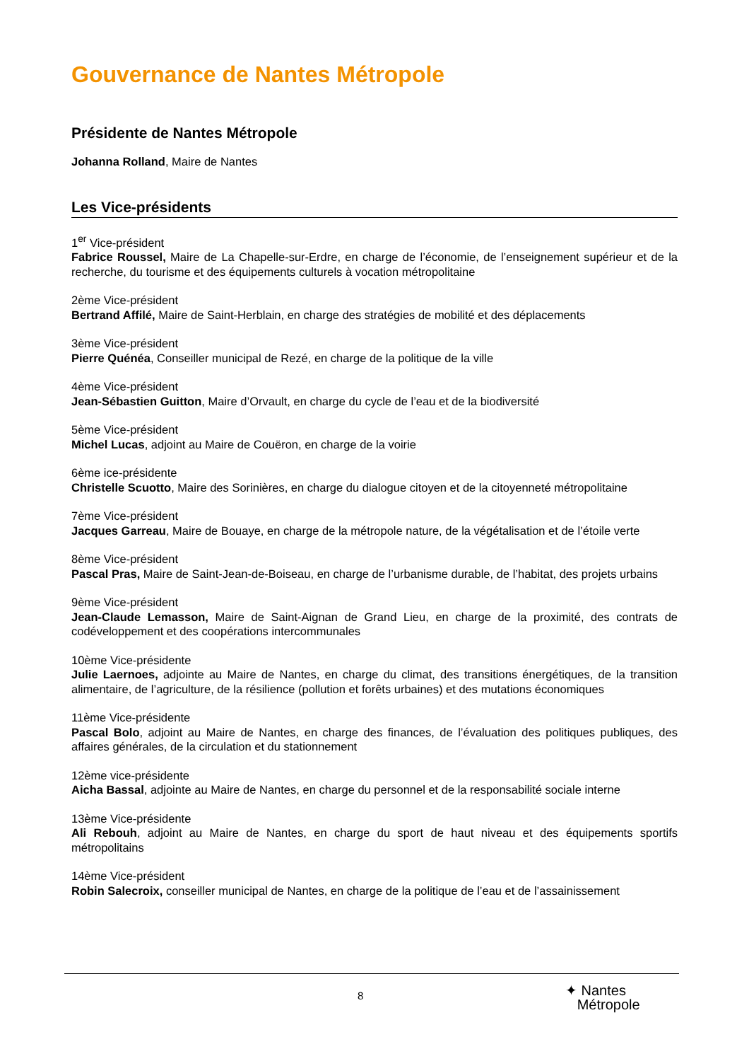Gouvernance de Nantes Métropole
Présidente de Nantes Métropole
Johanna Rolland, Maire de Nantes
Les Vice-présidents
1<sup>er</sup> Vice-président
Fabrice Roussel, Maire de La Chapelle-sur-Erdre, en charge de l’économie, de l’enseignement supérieur et de la recherche, du tourisme et des équipements culturels à vocation métropolitaine
2ème Vice-président
Bertrand Affilé, Maire de Saint-Herblain, en charge des stratégies de mobilité et des déplacements
3ème Vice-président
Pierre Quénéa, Conseiller municipal de Rezé, en charge de la politique de la ville
4ème Vice-président
Jean-Sébastien Guitton, Maire d’Orvault, en charge du cycle de l’eau et de la biodiversité
5ème Vice-président
Michel Lucas, adjoint au Maire de Couëron, en charge de la voirie
6ème ice-présidente
Christelle Scuotto, Maire des Sorinières, en charge du dialogue citoyen et de la citoyenneté métropolitaine
7ème Vice-président
Jacques Garreau, Maire de Bouaye, en charge de la métropole nature, de la végétalisation et de l’étoile verte
8ème Vice-président
Pascal Pras, Maire de Saint-Jean-de-Boiseau, en charge de l’urbanisme durable, de l’habitat, des projets urbains
9ème Vice-président
Jean-Claude Lemasson, Maire de Saint-Aignan de Grand Lieu, en charge de la proximité, des contrats de codéveloppement et des coopérations intercommunales
10ème Vice-présidente
Julie Laernoes, adjointe au Maire de Nantes, en charge du climat, des transitions énergétiques, de la transition alimentaire, de l’agriculture, de la résilience (pollution et forêts urbaines) et des mutations économiques
11ème Vice-présidente
Pascal Bolo, adjoint au Maire de Nantes, en charge des finances, de l’évaluation des politiques publiques, des affaires générales, de la circulation et du stationnement
12ème vice-présidente
Aicha Bassal, adjointe au Maire de Nantes, en charge du personnel et de la responsabilité sociale interne
13ème Vice-présidente
Ali Rebouh, adjoint au Maire de Nantes, en charge du sport de haut niveau et des équipements sportifs métropolitains
14ème Vice-président
Robin Salecroix, conseiller municipal de Nantes, en charge de la politique de l’eau et de l’assainissement
8
✦ Nantes
Métropole